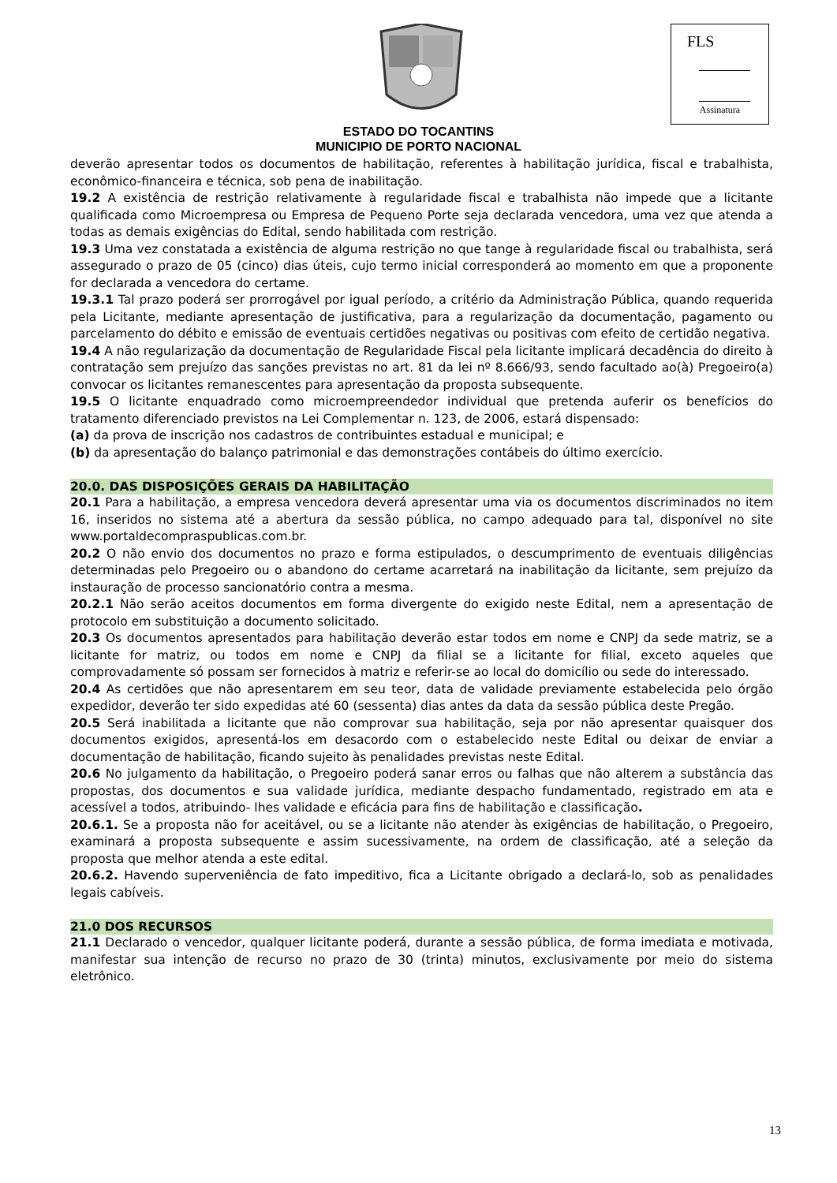FLS
Assinatura
ESTADO DO TOCANTINS
MUNICIPIO DE PORTO NACIONAL
deverão apresentar todos os documentos de habilitação, referentes à habilitação jurídica, fiscal e trabalhista, econômico-financeira e técnica, sob pena de inabilitação.
19.2 A existência de restrição relativamente à regularidade fiscal e trabalhista não impede que a licitante qualificada como Microempresa ou Empresa de Pequeno Porte seja declarada vencedora, uma vez que atenda a todas as demais exigências do Edital, sendo habilitada com restrição.
19.3 Uma vez constatada a existência de alguma restrição no que tange à regularidade fiscal ou trabalhista, será assegurado o prazo de 05 (cinco) dias úteis, cujo termo inicial corresponderá ao momento em que a proponente for declarada a vencedora do certame.
19.3.1 Tal prazo poderá ser prorrogável por igual período, a critério da Administração Pública, quando requerida pela Licitante, mediante apresentação de justificativa, para a regularização da documentação, pagamento ou parcelamento do débito e emissão de eventuais certidões negativas ou positivas com efeito de certidão negativa.
19.4 A não regularização da documentação de Regularidade Fiscal pela licitante implicará decadência do direito à contratação sem prejuízo das sanções previstas no art. 81 da lei nº 8.666/93, sendo facultado ao(à) Pregoeiro(a) convocar os licitantes remanescentes para apresentação da proposta subsequente.
19.5 O licitante enquadrado como microempreendedor individual que pretenda auferir os benefícios do tratamento diferenciado previstos na Lei Complementar n. 123, de 2006, estará dispensado:
(a) da prova de inscrição nos cadastros de contribuintes estadual e municipal; e
(b) da apresentação do balanço patrimonial e das demonstrações contábeis do último exercício.
20.0. DAS DISPOSIÇÕES GERAIS DA HABILITAÇÃO
20.1 Para a habilitação, a empresa vencedora deverá apresentar uma via os documentos discriminados no item 16, inseridos no sistema até a abertura da sessão pública, no campo adequado para tal, disponível no site www.portaldecompraspublicas.com.br.
20.2 O não envio dos documentos no prazo e forma estipulados, o descumprimento de eventuais diligências determinadas pelo Pregoeiro ou o abandono do certame acarretará na inabilitação da licitante, sem prejuízo da instauração de processo sancionatório contra a mesma.
20.2.1 Não serão aceitos documentos em forma divergente do exigido neste Edital, nem a apresentação de protocolo em substituição a documento solicitado.
20.3 Os documentos apresentados para habilitação deverão estar todos em nome e CNPJ da sede matriz, se a licitante for matriz, ou todos em nome e CNPJ da filial se a licitante for filial, exceto aqueles que comprovadamente só possam ser fornecidos à matriz e referir-se ao local do domicílio ou sede do interessado.
20.4 As certidões que não apresentarem em seu teor, data de validade previamente estabelecida pelo órgão expedidor, deverão ter sido expedidas até 60 (sessenta) dias antes da data da sessão pública deste Pregão.
20.5 Será inabilitada a licitante que não comprovar sua habilitação, seja por não apresentar quaisquer dos documentos exigidos, apresentá-los em desacordo com o estabelecido neste Edital ou deixar de enviar a documentação de habilitação, ficando sujeito às penalidades previstas neste Edital.
20.6 No julgamento da habilitação, o Pregoeiro poderá sanar erros ou falhas que não alterem a substância das propostas, dos documentos e sua validade jurídica, mediante despacho fundamentado, registrado em ata e acessível a todos, atribuindo- lhes validade e eficácia para fins de habilitação e classificação.
20.6.1. Se a proposta não for aceitável, ou se a licitante não atender às exigências de habilitação, o Pregoeiro, examinará a proposta subsequente e assim sucessivamente, na ordem de classificação, até a seleção da proposta que melhor atenda a este edital.
20.6.2. Havendo superveniência de fato impeditivo, fica a Licitante obrigado a declará-lo, sob as penalidades legais cabíveis.
21.0 DOS RECURSOS
21.1 Declarado o vencedor, qualquer licitante poderá, durante a sessão pública, de forma imediata e motivada, manifestar sua intenção de recurso no prazo de 30 (trinta) minutos, exclusivamente por meio do sistema eletrônico.
13